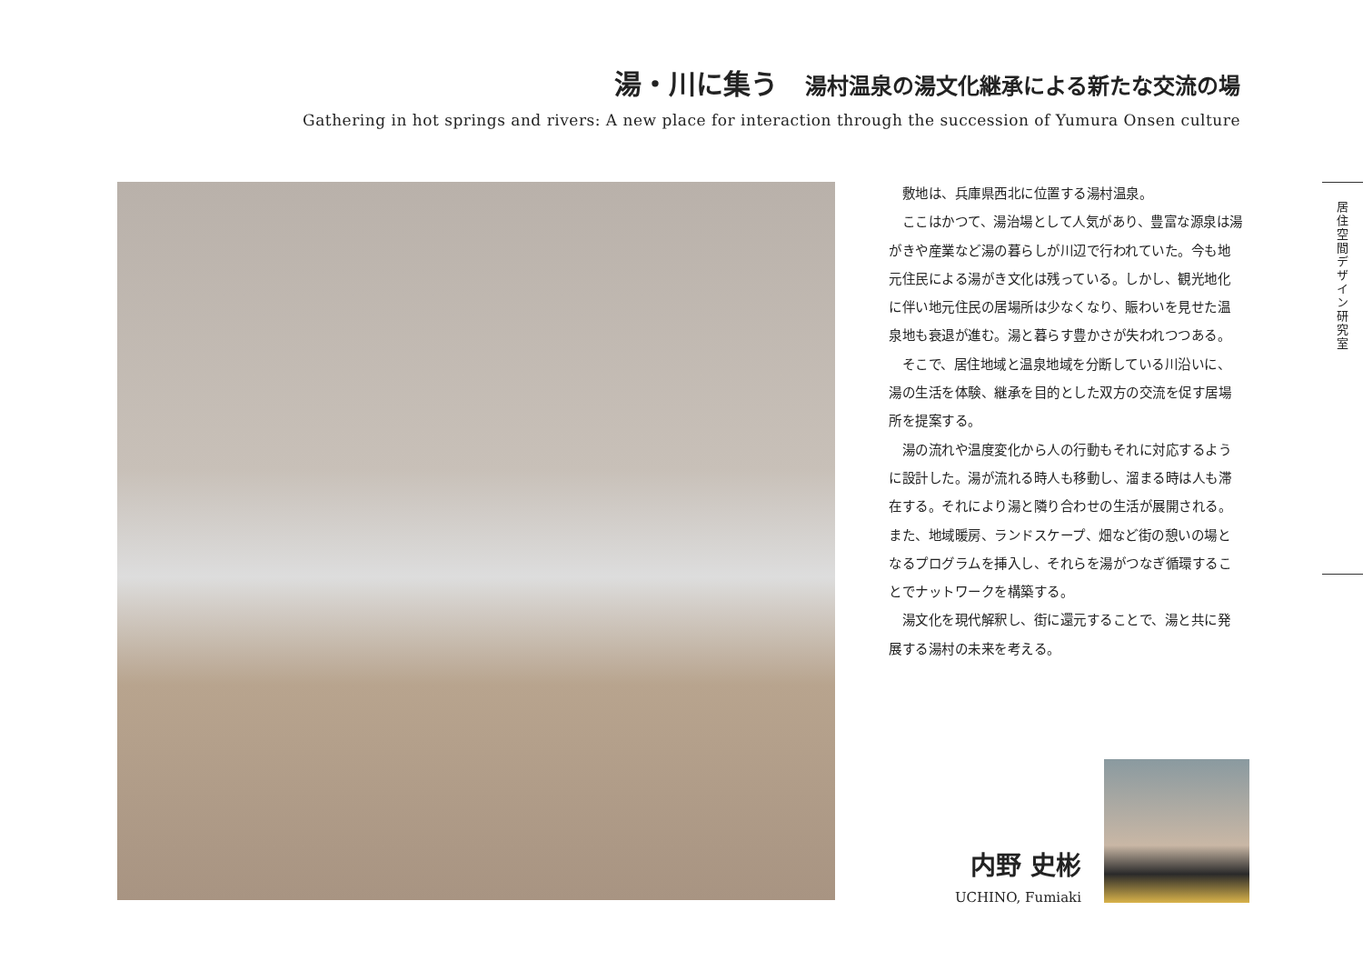湯・川に集う 湯村温泉の湯文化継承による新たな交流の場
Gathering in hot springs and rivers: A new place for interaction through the succession of Yumura Onsen culture
敷地は、兵庫県西北に位置する湯村温泉。
ここはかつて、湯治場として人気があり、豊富な源泉は湯がきや産業など湯の暮らしが川辺で行われていた。今も地元住民による湯がき文化は残っている。しかし、観光地化に伴い地元住民の居場所は少なくなり、賑わいを見せた温泉地も衰退が進む。湯と暮らす豊かさが失われつつある。
そこで、居住地域と温泉地域を分断している川沿いに、湯の生活を体験、継承を目的とした双方の交流を促す居場所を提案する。
湯の流れや温度変化から人の行動もそれに対応するように設計した。湯が流れる時人も移動し、溜まる時は人も滞在する。それにより湯と隣り合わせの生活が展開される。また、地域暖房、ランドスケープ、畑など街の憩いの場となるプログラムを挿入し、それらを湯がつなぎ循環することでナットワークを構築する。
湯文化を現代解釈し、街に還元することで、湯と共に発展する湯村の未来を考える。
居住空間デザイン研究室
内野 史彬
UCHINO, Fumiaki